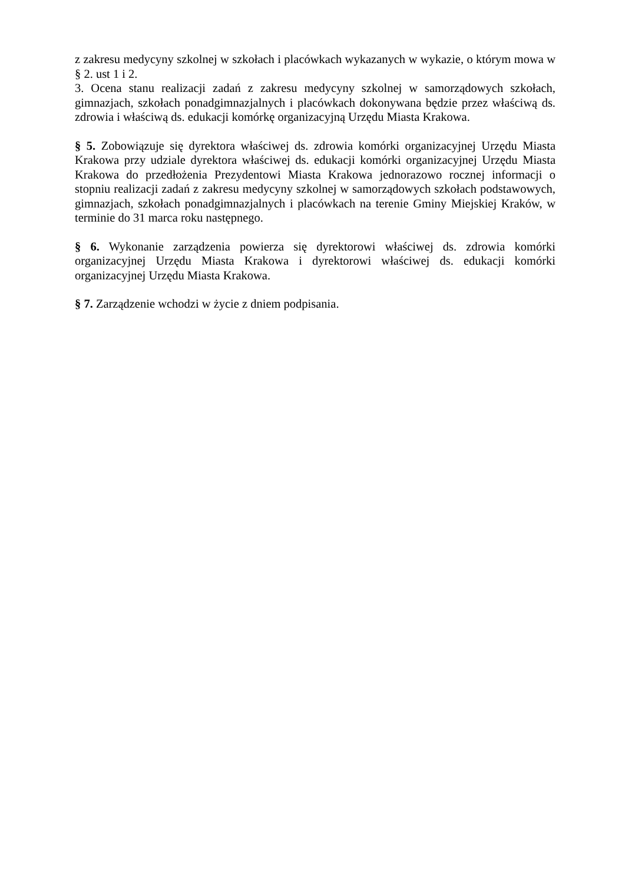z zakresu medycyny szkolnej w szkołach i placówkach wykazanych w wykazie, o którym mowa w § 2. ust 1 i 2.
3. Ocena stanu realizacji zadań z zakresu medycyny szkolnej w samorządowych szkołach, gimnazjach, szkołach ponadgimnazjalnych i placówkach dokonywana będzie przez właściwą ds. zdrowia i właściwą ds. edukacji komórkę organizacyjną Urzędu Miasta Krakowa.
§ 5. Zobowiązuje się dyrektora właściwej ds. zdrowia komórki organizacyjnej Urzędu Miasta Krakowa przy udziale dyrektora właściwej ds. edukacji komórki organizacyjnej Urzędu Miasta Krakowa do przedłożenia Prezydentowi Miasta Krakowa jednorazowo rocznej informacji o stopniu realizacji zadań z zakresu medycyny szkolnej w samorządowych szkołach podstawowych, gimnazjach, szkołach ponadgimnazjalnych i placówkach na terenie Gminy Miejskiej Kraków, w terminie do 31 marca roku następnego.
§ 6. Wykonanie zarządzenia powierza się dyrektorowi właściwej ds. zdrowia komórki organizacyjnej Urzędu Miasta Krakowa i dyrektorowi właściwej ds. edukacji komórki organizacyjnej Urzędu Miasta Krakowa.
§ 7. Zarządzenie wchodzi w życie z dniem podpisania.